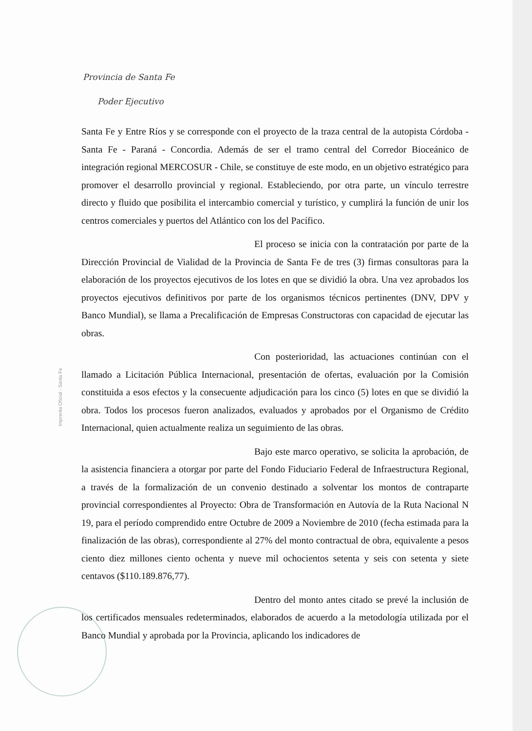Provincia de Santa Fe
Poder Ejecutivo
Imprenta Oficial - Santa Fe
Santa Fe y Entre Ríos y se corresponde con el proyecto de la traza central de la autopista Córdoba - Santa Fe - Paraná - Concordia. Además de ser el tramo central del Corredor Bioceánico de integración regional MERCOSUR - Chile, se constituye de este modo, en un objetivo estratégico para promover el desarrollo provincial y regional. Estableciendo, por otra parte, un vínculo terrestre directo y fluido que posibilita el intercambio comercial y turístico, y cumplirá la función de unir los centros comerciales y puertos del Atlántico con los del Pacífico.
El proceso se inicia con la contratación por parte de la Dirección Provincial de Vialidad de la Provincia de Santa Fe de tres (3) firmas consultoras para la elaboración de los proyectos ejecutivos de los lotes en que se dividió la obra. Una vez aprobados los proyectos ejecutivos definitivos por parte de los organismos técnicos pertinentes (DNV, DPV y Banco Mundial), se llama a Precalificación de Empresas Constructoras con capacidad de ejecutar las obras.
Con posterioridad, las actuaciones continúan con el llamado a Licitación Pública Internacional, presentación de ofertas, evaluación por la Comisión constituida a esos efectos y la consecuente adjudicación para los cinco (5) lotes en que se dividió la obra. Todos los procesos fueron analizados, evaluados y aprobados por el Organismo de Crédito Internacional, quien actualmente realiza un seguimiento de las obras.
Bajo este marco operativo, se solicita la aprobación, de la asistencia financiera a otorgar por parte del Fondo Fiduciario Federal de Infraestructura Regional, a través de la formalización de un convenio destinado a solventar los montos de contraparte provincial correspondientes al Proyecto: Obra de Transformación en Autovía de la Ruta Nacional N 19, para el período comprendido entre Octubre de 2009 a Noviembre de 2010 (fecha estimada para la finalización de las obras), correspondiente al 27% del monto contractual de obra, equivalente a pesos ciento diez millones ciento ochenta y nueve mil ochocientos setenta y seis con setenta y siete centavos ($110.189.876,77).
Dentro del monto antes citado se prevé la inclusión de los certificados mensuales redeterminados, elaborados de acuerdo a la metodología utilizada por el Banco Mundial y aprobada por la Provincia, aplicando los indicadores de